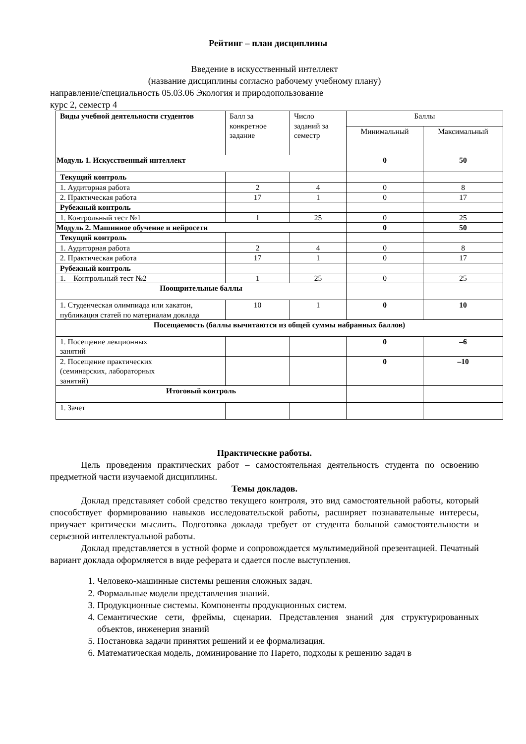Рейтинг – план дисциплины
Введение в искусственный интеллект
(название дисциплины согласно рабочему учебному плану)
направление/специальность 05.03.06 Экология и природопользование
курс 2, семестр 4
| Виды учебной деятельности студентов | Балл за конкретное задание | Число заданий за семестр | Баллы | |
| | | | Минимальный | Максимальный |
| Модуль 1. Искусственный интеллект | | | 0 | 50 |
| Текущий контроль | | | | |
| 1. Аудиторная работа | 2 | 4 | 0 | 8 |
| 2. Практическая работа | 17 | 1 | 0 | 17 |
| Рубежный контроль | | | | |
| 1. Контрольный тест №1 | 1 | 25 | 0 | 25 |
| Модуль 2. Машинное обучение и нейросети | | | 0 | 50 |
| Текущий контроль | | | | |
| 1. Аудиторная работа | 2 | 4 | 0 | 8 |
| 2. Практическая работа | 17 | 1 | 0 | 17 |
| Рубежный контроль | | | | |
| 1. Контрольный тест №2 | 1 | 25 | 0 | 25 |
| Поощрительные баллы | | | | |
| 1. Студенческая олимпиада или хакатон, публикация статей по материалам доклада | 10 | 1 | 0 | 10 |
| Посещаемость (баллы вычитаются из общей суммы набранных баллов) | | | | |
| 1. Посещение лекционных занятий | | | 0 | –6 |
| 2. Посещение практических (семинарских, лабораторных занятий) | | | 0 | –10 |
| Итоговый контроль | | | | |
| 1. Зачет | | | | |
Практические работы.
Цель проведения практических работ – самостоятельная деятельность студента по освоению предметной части изучаемой дисциплины.
Темы докладов.
Доклад представляет собой средство текущего контроля, это вид самостоятельной работы, который способствует формированию навыков исследовательской работы, расширяет познавательные интересы, приучает критически мыслить. Подготовка доклада требует от студента большой самостоятельности и серьезной интеллектуальной работы.
Доклад представляется в устной форме и сопровождается мультимедийной презентацией. Печатный вариант доклада оформляется в виде реферата и сдается после выступления.
1. Человеко-машинные системы решения сложных задач.
2. Формальные модели представления знаний.
3. Продукционные системы. Компоненты продукционных систем.
4. Семантические сети, фреймы, сценарии. Представления знаний для структурированных объектов, инженерия знаний
5. Постановка задачи принятия решений и ее формализация.
6. Математическая модель, доминирование по Парето, подходы к решению задач в